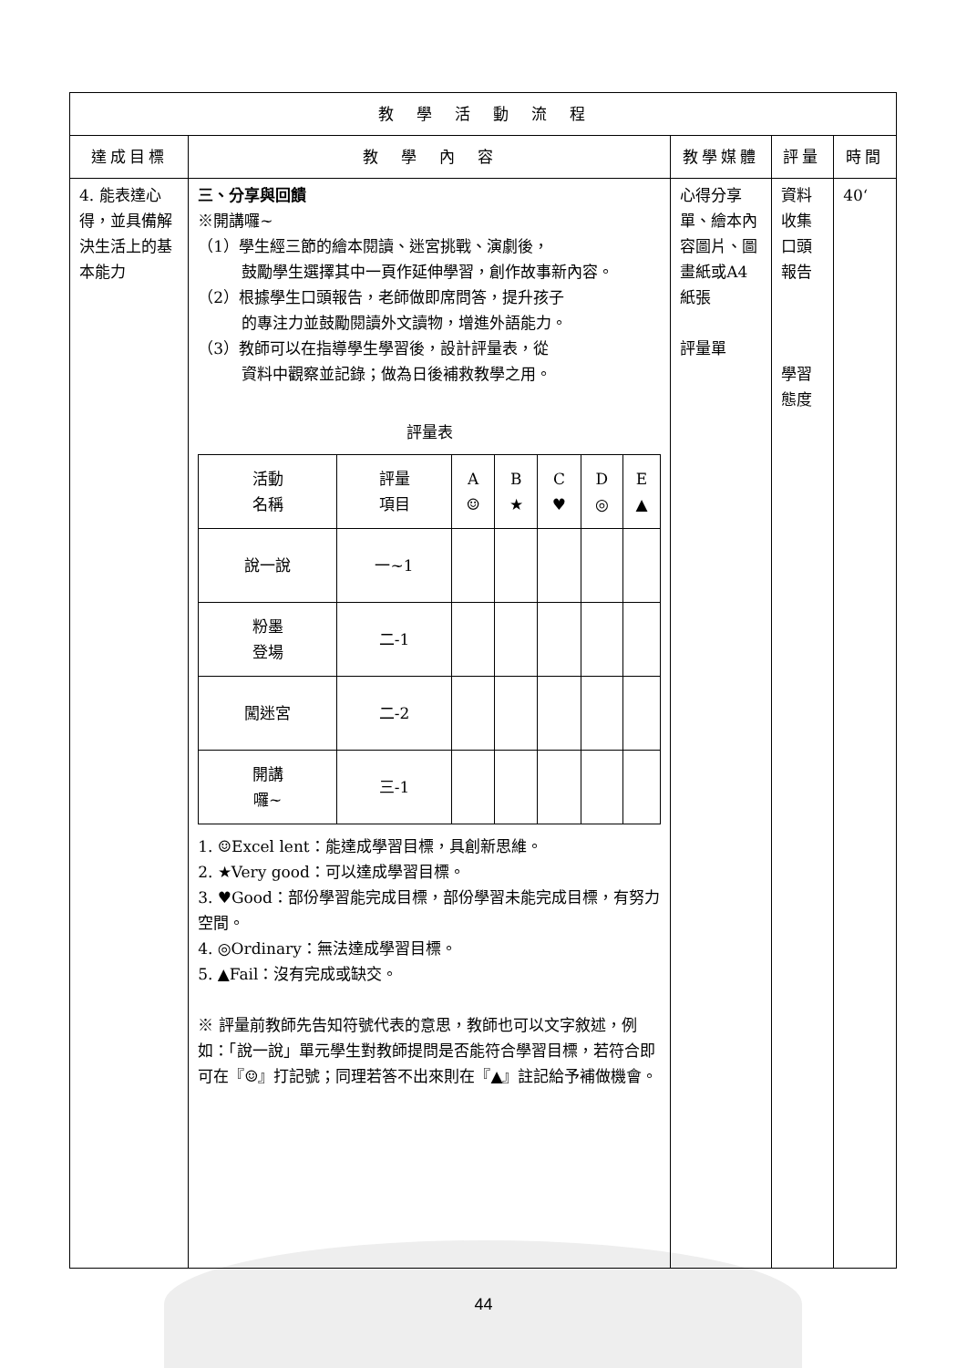| 教 學 活 動 流 程 | | | | |
| --- | --- | --- | --- | --- |
| 達成目標 | 教 學 內 容 | 教學媒體 | 評量 | 時間 |
| 4. 能表達心得，並具備解決生活上的基本能力 | 三、分享與回饋 ※開講囉~ （1）學生經三節的繪本閱讀、迷宮挑戰、演劇後， 鼓勵學生選擇其中一頁作延伸學習，創作故事新內容。 （2）根據學生口頭報告，老師做即席問答，提升孩子 的專注力並鼓勵閱讀外文讀物，增進外語能力。 （3）教師可以在指導學生學習後，設計評量表，從 資料中觀察並記錄；做為日後補救教學之用。 評量表 / 活動 名稱 / 評量 項目 / A ☺ / B ★ / C ♥ / D ◎ / E ▲ / / 說一說 / 一~1 / / / / / / / 粉墨 登場 / 二-1 / / / / / / / 闖迷宮 / 二-2 / / / / / / / 開講 囉~ / 三-1 / / / / / / 1. ☺Excel lent：能達成學習目標，具創新思維。 2. ★Very good：可以達成學習目標。 3. ♥Good：部份學習能完成目標，部份學習未能完成目標，有努力空間。 4. ◎Ordinary：無法達成學習目標。 5. ▲Fail：沒有完成或缺交。 ※ 評量前教師先告知符號代表的意思，教師也可以文字敘述，例如：「說一說」單元學生對教師提問是否能符合學習目標，若符合即可在『☺』打記號；同理若答不出來則在『▲』註記給予補做機會。 | 心得分享單、繪本內容圖片、圖畫紙或A4紙張 評量單 | 資料收集口頭報告 學習態度 | 40‘ |
44